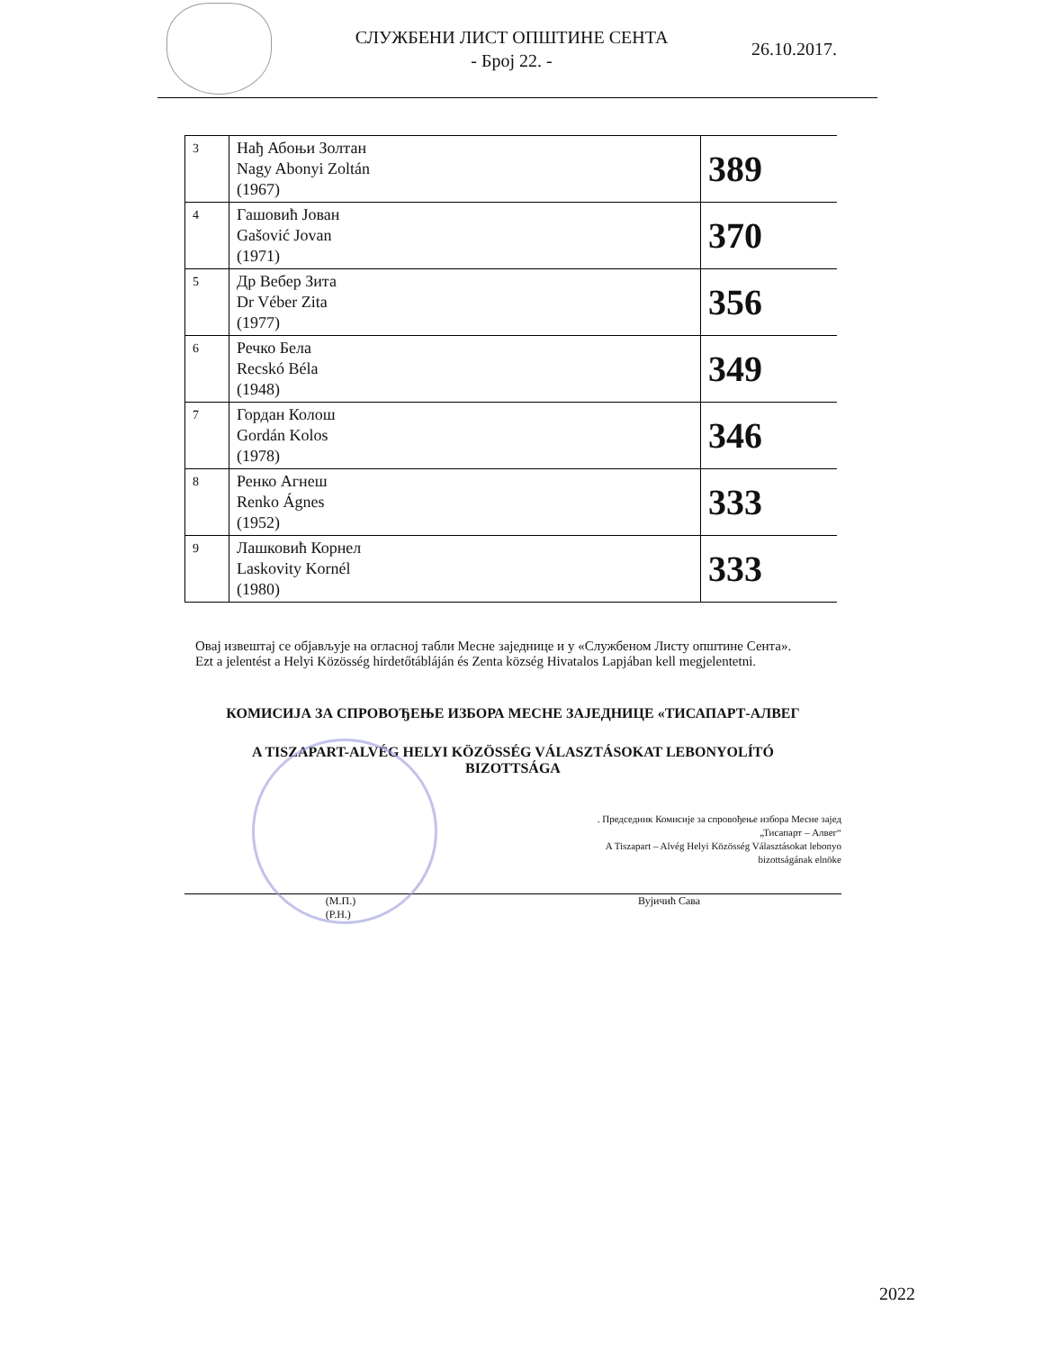СЛУЖБЕНИ ЛИСТ ОПШТИНЕ СЕНТА
- Број 22. -
26.10.2017.
| 3 | Нађ Абоњи Золтан Nagy Abonyi Zoltán (1967) | 389 |
| 4 | Гашовић Јован Gašović Jovan (1971) | 370 |
| 5 | Др Вебер Зита Dr Véber Zita (1977) | 356 |
| 6 | Речко Бела Recskó Béla (1948) | 349 |
| 7 | Гордан Колош Gordán Kolos (1978) | 346 |
| 8 | Ренко Агнеш Renko Ágnes (1952) | 333 |
| 9 | Лашковић Корнел Laskovity Kornél (1980) | 333 |
Овај извештај се објављује на огласној табли Месне заједнице и у «Службеном Листу општине Сента».
Ezt a jelentést a Helyi Közösség hirdetőtábláján és Zenta község Hivatalos Lapjában kell megjelentetni.
КОМИСИЈА ЗА СПРОВОЂЕЊЕ ИЗБОРА МЕСНЕ ЗАЈЕДНИЦЕ «ТИСАПАРТ-АЛВЕГ
A TISZAPART-ALVÉG HELYI KÖZÖSSÉG VÁLASZTÁSOKAT LEBONYOLÍTÓ
BIZOTTSÁGA
. Председник Комисије за спровођење избора Месне зајед
„Тисапарт – Алвег“
A Tiszapart – Alvég Helyi Közösség Választásokat lebonyo
bizottságának elnöke
(М.П.)
(P.H.) Вујичић Сава
2022